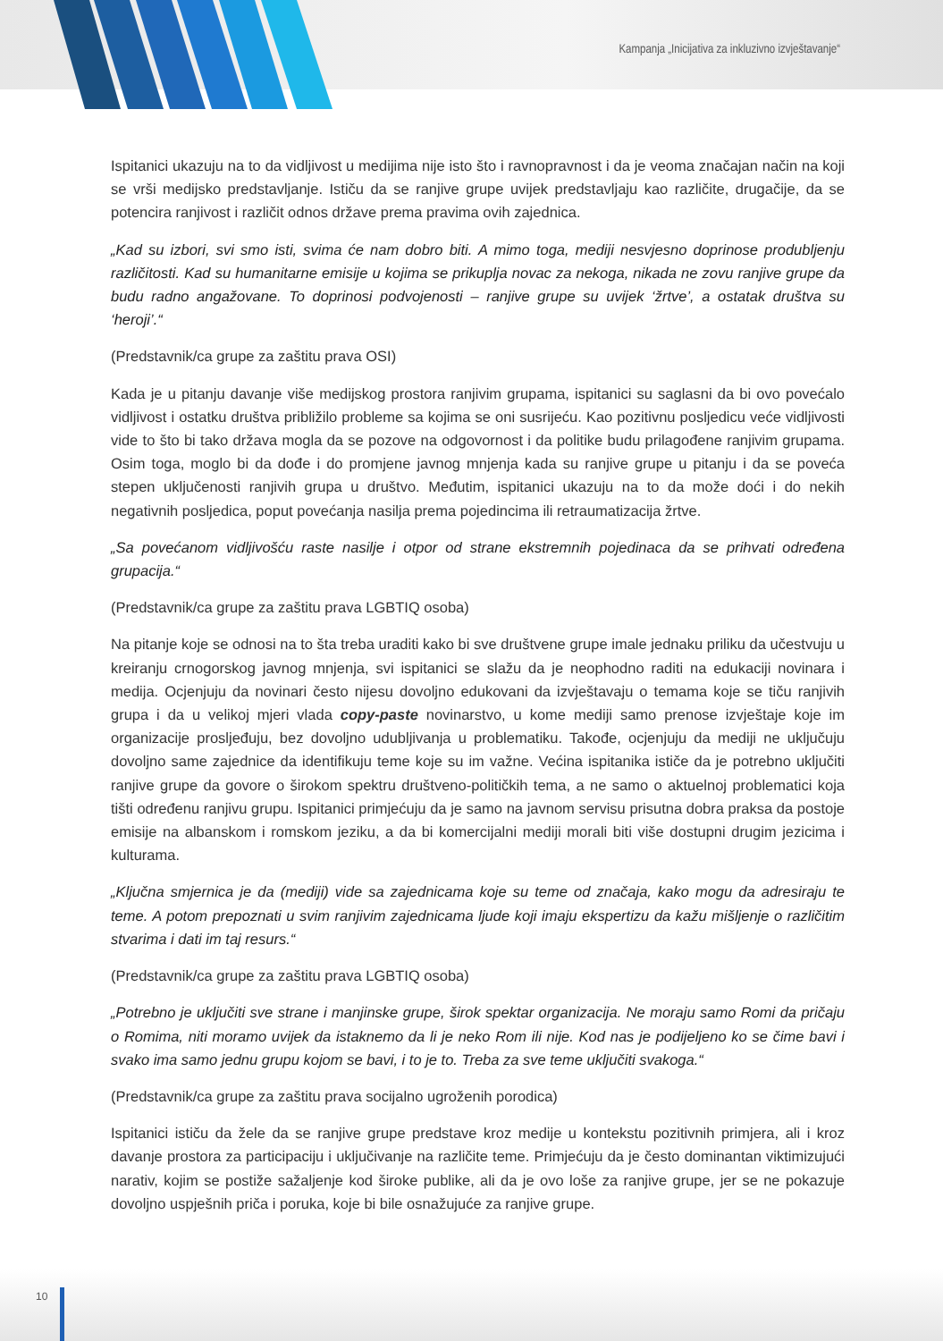Kampanja „Inicijativa za inkluzivno izvještavanje“
Ispitanici ukazuju na to da vidljivost u medijima nije isto što i ravnopravnost i da je veoma značajan način na koji se vrši medijsko predstavljanje. Ističu da se ranjive grupe uvijek predstavljaju kao različite, drugačije, da se potencira ranjivost i različit odnos države prema pravima ovih zajednica.
„Kad su izbori, svi smo isti, svima će nam dobro biti. A mimo toga, mediji nesvjesno doprinose produbljenju različitosti. Kad su humanitarne emisije u kojima se prikuplja novac za nekoga, nikada ne zovu ranjive grupe da budu radno angažovane. To doprinosi podvojenosti – ranjive grupe su uvijek ‘žrtve’, a ostatak društva su ‘heroji’.“
(Predstavnik/ca grupe za zaštitu prava OSI)
Kada je u pitanju davanje više medijskog prostora ranjivim grupama, ispitanici su saglasni da bi ovo povećalo vidljivost i ostatku društva približilo probleme sa kojima se oni susrijeću. Kao pozitivnu posljedicu veće vidljivosti vide to što bi tako država mogla da se pozove na odgovornost i da politike budu prilagođene ranjivim grupama. Osim toga, moglo bi da dođe i do promjene javnog mnjenja kada su ranjive grupe u pitanju i da se poveća stepen uključenosti ranjivih grupa u društvo. Međutim, ispitanici ukazuju na to da može doći i do nekih negativnih posljedica, poput povećanja nasilja prema pojedincima ili retraumatizacija žrtve.
„Sa povećanom vidljivošću raste nasilje i otpor od strane ekstremnih pojedinaca da se prihvati određena grupacija.“
(Predstavnik/ca grupe za zaštitu prava LGBTIQ osoba)
Na pitanje koje se odnosi na to šta treba uraditi kako bi sve društvene grupe imale jednaku priliku da učestvuju u kreiranju crnogorskog javnog mnjenja, svi ispitanici se slažu da je neophodno raditi na edukaciji novinara i medija. Ocjenjuju da novinari često nijesu dovoljno edukovani da izvještavaju o temama koje se tiču ranjivih grupa i da u velikoj mjeri vlada copy-paste novinarstvo, u kome mediji samo prenose izvještaje koje im organizacije prosljeđuju, bez dovoljno udubljivanja u problematiku. Takođe, ocjenjuju da mediji ne uključuju dovoljno same zajednice da identifikuju teme koje su im važne. Većina ispitanika ističe da je potrebno uključiti ranjive grupe da govore o širokom spektru društveno-političkih tema, a ne samo o aktuelnoj problematici koja tišti određenu ranjivu grupu. Ispitanici primjećuju da je samo na javnom servisu prisutna dobra praksa da postoje emisije na albanskom i romskom jeziku, a da bi komercijalni mediji morali biti više dostupni drugim jezicima i kulturama.
„Ključna smjernica je da (mediji) vide sa zajednicama koje su teme od značaja, kako mogu da adresiraju te teme. A potom prepoznati u svim ranjivim zajednicama ljude koji imaju ekspertizu da kažu mišljenje o različitim stvarima i dati im taj resurs.“
(Predstavnik/ca grupe za zaštitu prava LGBTIQ osoba)
„Potrebno je uključiti sve strane i manjinske grupe, širok spektar organizacija. Ne moraju samo Romi da pričaju o Romima, niti moramo uvijek da istaknemo da li je neko Rom ili nije. Kod nas je podijeljeno ko se čime bavi i svako ima samo jednu grupu kojom se bavi, i to je to. Treba za sve teme uključiti svakoga.“
(Predstavnik/ca grupe za zaštitu prava socijalno ugroženih porodica)
Ispitanici ističu da žele da se ranjive grupe predstave kroz medije u kontekstu pozitivnih primjera, ali i kroz davanje prostora za participaciju i uključivanje na različite teme. Primjećuju da je često dominantan viktimizujući narativ, kojim se postiže sažaljenje kod široke publike, ali da je ovo loše za ranjive grupe, jer se ne pokazuje dovoljno uspješnih priča i poruka, koje bi bile osnažujuće za ranjive grupe.
10